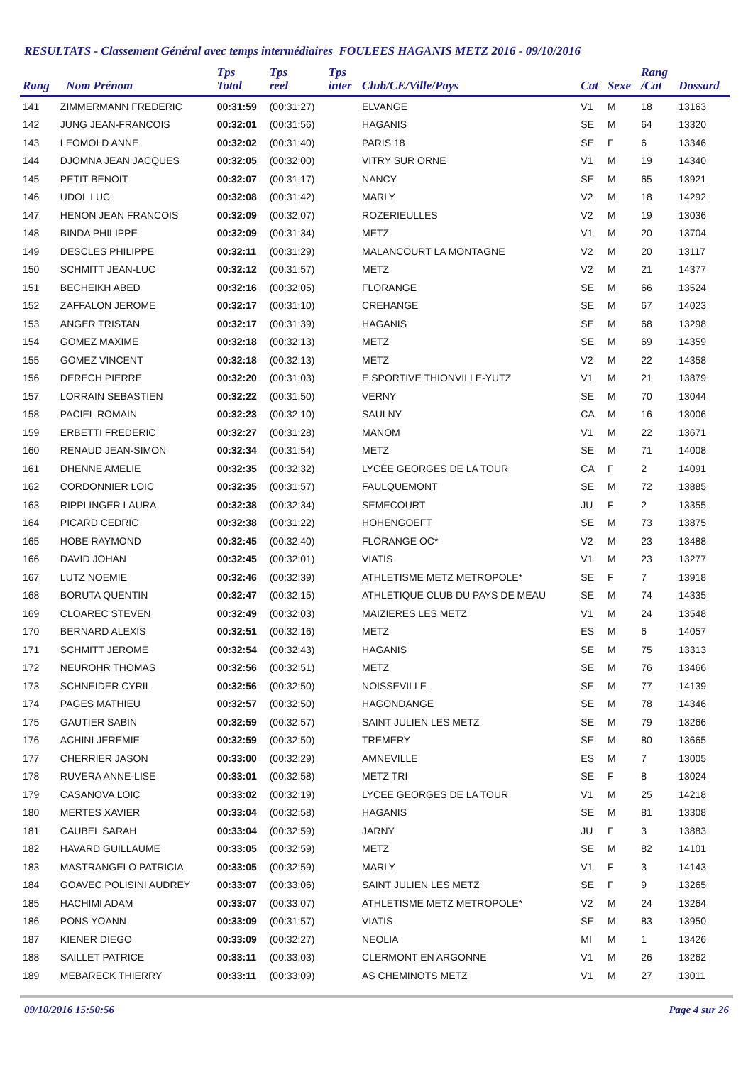RESULTATS - Classement Général avec temps intermédiaires FOULEES HAGANIS METZ 2016 - 09/10/2016
| Rang | Nom Prénom | Tps Total | Tps reel | Tps inter | Club/CE/Ville/Pays | Cat | Sexe | Rang /Cat | Dossard |
| --- | --- | --- | --- | --- | --- | --- | --- | --- | --- |
| 141 | ZIMMERMANN FREDERIC | 00:31:59 | (00:31:27) | | ELVANGE | V1 | M | 18 | 13163 |
| 142 | JUNG JEAN-FRANCOIS | 00:32:01 | (00:31:56) | | HAGANIS | SE | M | 64 | 13320 |
| 143 | LEOMOLD ANNE | 00:32:02 | (00:31:40) | | PARIS 18 | SE | F | 6 | 13346 |
| 144 | DJOMNA JEAN JACQUES | 00:32:05 | (00:32:00) | | VITRY SUR ORNE | V1 | M | 19 | 14340 |
| 145 | PETIT BENOIT | 00:32:07 | (00:31:17) | | NANCY | SE | M | 65 | 13921 |
| 146 | UDOL LUC | 00:32:08 | (00:31:42) | | MARLY | V2 | M | 18 | 14292 |
| 147 | HENON JEAN FRANCOIS | 00:32:09 | (00:32:07) | | ROZERIEULLES | V2 | M | 19 | 13036 |
| 148 | BINDA PHILIPPE | 00:32:09 | (00:31:34) | | METZ | V1 | M | 20 | 13704 |
| 149 | DESCLES PHILIPPE | 00:32:11 | (00:31:29) | | MALANCOURT LA MONTAGNE | V2 | M | 20 | 13117 |
| 150 | SCHMITT JEAN-LUC | 00:32:12 | (00:31:57) | | METZ | V2 | M | 21 | 14377 |
| 151 | BECHEIKH ABED | 00:32:16 | (00:32:05) | | FLORANGE | SE | M | 66 | 13524 |
| 152 | ZAFFALON JEROME | 00:32:17 | (00:31:10) | | CREHANGE | SE | M | 67 | 14023 |
| 153 | ANGER TRISTAN | 00:32:17 | (00:31:39) | | HAGANIS | SE | M | 68 | 13298 |
| 154 | GOMEZ MAXIME | 00:32:18 | (00:32:13) | | METZ | SE | M | 69 | 14359 |
| 155 | GOMEZ VINCENT | 00:32:18 | (00:32:13) | | METZ | V2 | M | 22 | 14358 |
| 156 | DERECH PIERRE | 00:32:20 | (00:31:03) | | E.SPORTIVE THIONVILLE-YUTZ | V1 | M | 21 | 13879 |
| 157 | LORRAIN SEBASTIEN | 00:32:22 | (00:31:50) | | VERNY | SE | M | 70 | 13044 |
| 158 | PACIEL ROMAIN | 00:32:23 | (00:32:10) | | SAULNY | CA | M | 16 | 13006 |
| 159 | ERBETTI FREDERIC | 00:32:27 | (00:31:28) | | MANOM | V1 | M | 22 | 13671 |
| 160 | RENAUD JEAN-SIMON | 00:32:34 | (00:31:54) | | METZ | SE | M | 71 | 14008 |
| 161 | DHENNE AMELIE | 00:32:35 | (00:32:32) | | LYCÉE GEORGES DE LA TOUR | CA | F | 2 | 14091 |
| 162 | CORDONNIER LOIC | 00:32:35 | (00:31:57) | | FAULQUEMONT | SE | M | 72 | 13885 |
| 163 | RIPPLINGER LAURA | 00:32:38 | (00:32:34) | | SEMECOURT | JU | F | 2 | 13355 |
| 164 | PICARD CEDRIC | 00:32:38 | (00:31:22) | | HOHENGOEFT | SE | M | 73 | 13875 |
| 165 | HOBE RAYMOND | 00:32:45 | (00:32:40) | | FLORANGE OC* | V2 | M | 23 | 13488 |
| 166 | DAVID JOHAN | 00:32:45 | (00:32:01) | | VIATIS | V1 | M | 23 | 13277 |
| 167 | LUTZ NOEMIE | 00:32:46 | (00:32:39) | | ATHLETISME METZ METROPOLE* | SE | F | 7 | 13918 |
| 168 | BORUTA QUENTIN | 00:32:47 | (00:32:15) | | ATHLETIQUE CLUB DU PAYS DE MEAU | SE | M | 74 | 14335 |
| 169 | CLOAREC STEVEN | 00:32:49 | (00:32:03) | | MAIZIERES LES METZ | V1 | M | 24 | 13548 |
| 170 | BERNARD ALEXIS | 00:32:51 | (00:32:16) | | METZ | ES | M | 6 | 14057 |
| 171 | SCHMITT JEROME | 00:32:54 | (00:32:43) | | HAGANIS | SE | M | 75 | 13313 |
| 172 | NEUROHR THOMAS | 00:32:56 | (00:32:51) | | METZ | SE | M | 76 | 13466 |
| 173 | SCHNEIDER CYRIL | 00:32:56 | (00:32:50) | | NOISSEVILLE | SE | M | 77 | 14139 |
| 174 | PAGES MATHIEU | 00:32:57 | (00:32:50) | | HAGONDANGE | SE | M | 78 | 14346 |
| 175 | GAUTIER SABIN | 00:32:59 | (00:32:57) | | SAINT JULIEN LES METZ | SE | M | 79 | 13266 |
| 176 | ACHINI JEREMIE | 00:32:59 | (00:32:50) | | TREMERY | SE | M | 80 | 13665 |
| 177 | CHERRIER JASON | 00:33:00 | (00:32:29) | | AMNEVILLE | ES | M | 7 | 13005 |
| 178 | RUVERA ANNE-LISE | 00:33:01 | (00:32:58) | | METZ TRI | SE | F | 8 | 13024 |
| 179 | CASANOVA LOIC | 00:33:02 | (00:32:19) | | LYCEE GEORGES DE LA TOUR | V1 | M | 25 | 14218 |
| 180 | MERTES XAVIER | 00:33:04 | (00:32:58) | | HAGANIS | SE | M | 81 | 13308 |
| 181 | CAUBEL SARAH | 00:33:04 | (00:32:59) | | JARNY | JU | F | 3 | 13883 |
| 182 | HAVARD GUILLAUME | 00:33:05 | (00:32:59) | | METZ | SE | M | 82 | 14101 |
| 183 | MASTRANGELO PATRICIA | 00:33:05 | (00:32:59) | | MARLY | V1 | F | 3 | 14143 |
| 184 | GOAVEC POLISINI AUDREY | 00:33:07 | (00:33:06) | | SAINT JULIEN LES METZ | SE | F | 9 | 13265 |
| 185 | HACHIMI ADAM | 00:33:07 | (00:33:07) | | ATHLETISME METZ METROPOLE* | V2 | M | 24 | 13264 |
| 186 | PONS YOANN | 00:33:09 | (00:31:57) | | VIATIS | SE | M | 83 | 13950 |
| 187 | KIENER DIEGO | 00:33:09 | (00:32:27) | | NEOLIA | MI | M | 1 | 13426 |
| 188 | SAILLET PATRICE | 00:33:11 | (00:33:03) | | CLERMONT EN ARGONNE | V1 | M | 26 | 13262 |
| 189 | MEBARECK THIERRY | 00:33:11 | (00:33:09) | | AS CHEMINOTS METZ | V1 | M | 27 | 13011 |
09/10/2016 15:50:56 Page 4 sur 26